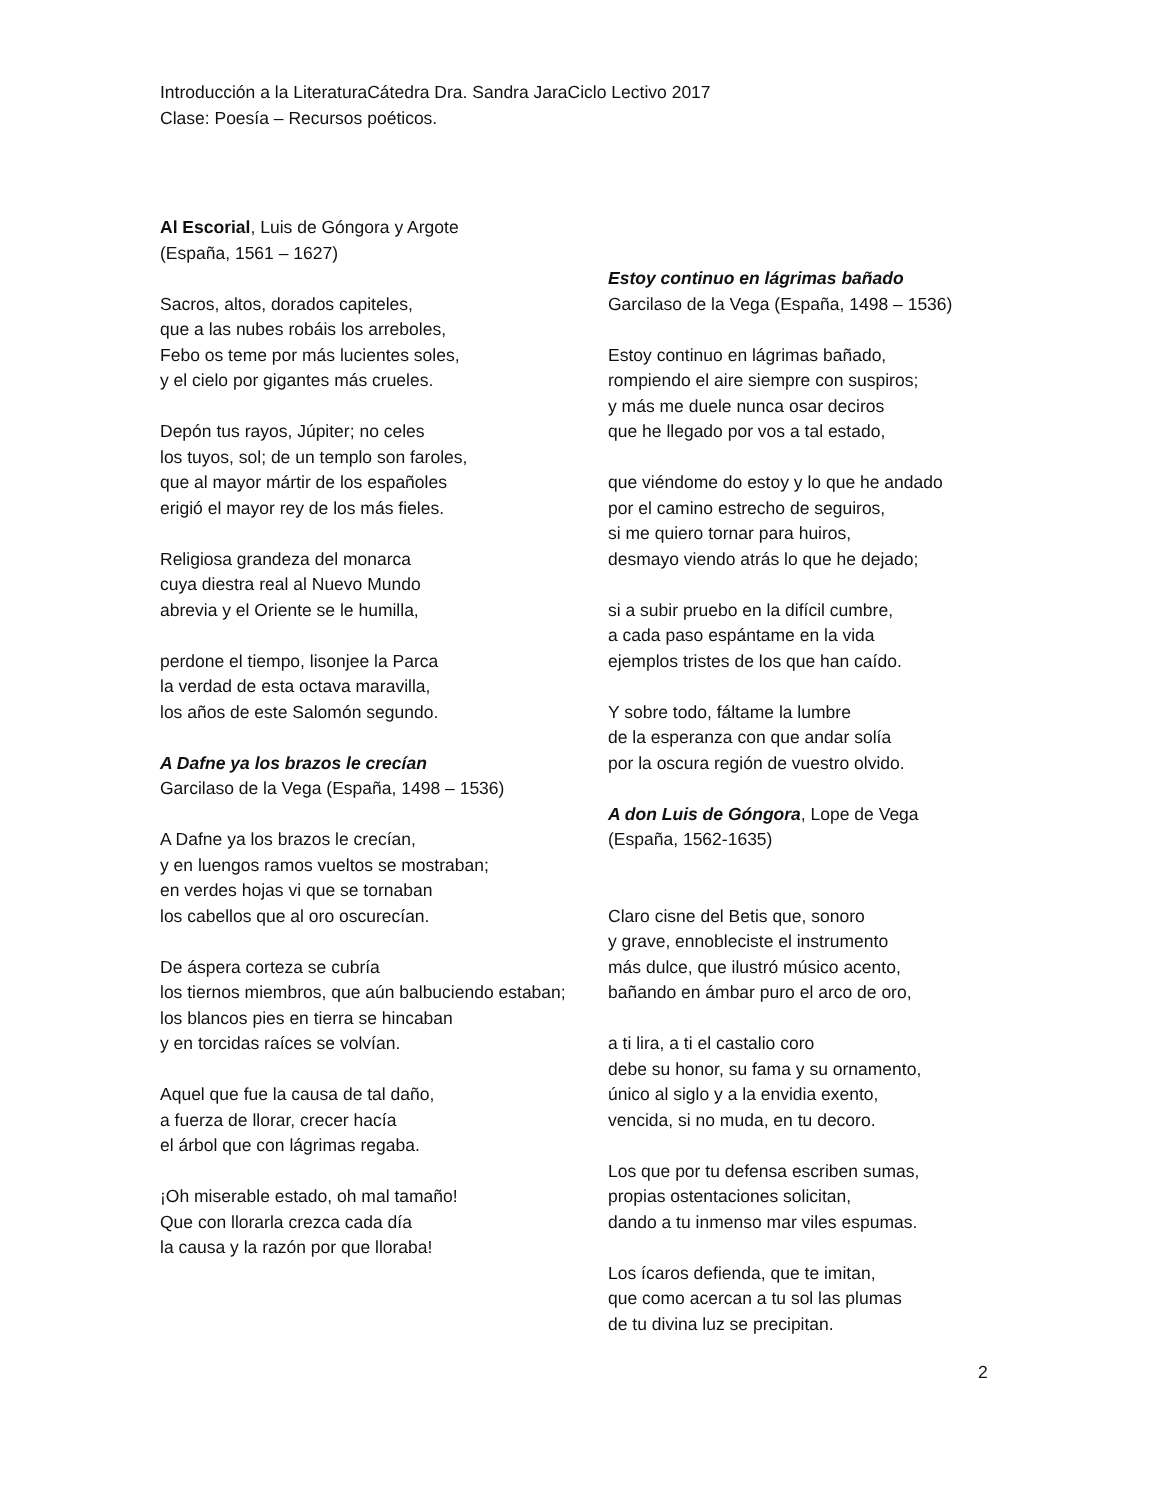Introducción a la LiteraturaCátedra Dra. Sandra JaraCiclo Lectivo 2017
Clase: Poesía – Recursos poéticos.
Al Escorial, Luis de Góngora y Argote
(España, 1561 – 1627)
Sacros, altos, dorados capiteles,
que a las nubes robáis los arreboles,
Febo os teme por más lucientes soles,
y el cielo por gigantes más crueles.
Depón tus rayos, Júpiter; no celes
los tuyos, sol; de un templo son faroles,
que al mayor mártir de los españoles
erigió el mayor rey de los más fieles.
Religiosa grandeza del monarca
cuya diestra real al Nuevo Mundo
abrevia y el Oriente se le humilla,
perdone el tiempo, lisonjee la Parca
la verdad de esta octava maravilla,
los años de este Salomón segundo.
A Dafne ya los brazos le crecían
Garcilaso de la Vega (España, 1498 – 1536)
A Dafne ya los brazos le crecían,
y en luengos ramos vueltos se mostraban;
en verdes hojas vi que se tornaban
los cabellos que al oro oscurecían.
De áspera corteza se cubría
los tiernos miembros, que aún balbuciendo estaban;
los blancos pies en tierra se hincaban
y en torcidas raíces se volvían.
Aquel que fue la causa de tal daño,
a fuerza de llorar, crecer hacía
el árbol que con lágrimas regaba.
¡Oh miserable estado, oh mal tamaño!
Que con llorarla crezca cada día
la causa y la razón por que lloraba!
Estoy continuo en lágrimas bañado
Garcilaso de la Vega (España, 1498 – 1536)
Estoy continuo en lágrimas bañado,
rompiendo el aire siempre con suspiros;
y más me duele nunca osar deciros
que he llegado por vos a tal estado,
que viéndome do estoy y lo que he andado
por el camino estrecho de seguiros,
si me quiero tornar para huiros,
desmayo viendo atrás lo que he dejado;
si a subir pruebo en la difícil cumbre,
a cada paso espántame en la vida
ejemplos tristes de los que han caído.
Y sobre todo, fáltame la lumbre
de la esperanza con que andar solía
por la oscura región de vuestro olvido.
A don Luis de Góngora, Lope de Vega
(España, 1562-1635)
Claro cisne del Betis que, sonoro
y grave, ennobleciste el instrumento
más dulce, que ilustró músico acento,
bañando en ámbar puro el arco de oro,
a ti lira, a ti el castalio coro
debe su honor, su fama y su ornamento,
único al siglo y a la envidia exento,
vencida, si no muda, en tu decoro.
Los que por tu defensa escriben sumas,
propias ostentaciones solicitan,
dando a tu inmenso mar viles espumas.
Los ícaros defienda, que te imitan,
que como acercan a tu sol las plumas
de tu divina luz se precipitan.
2